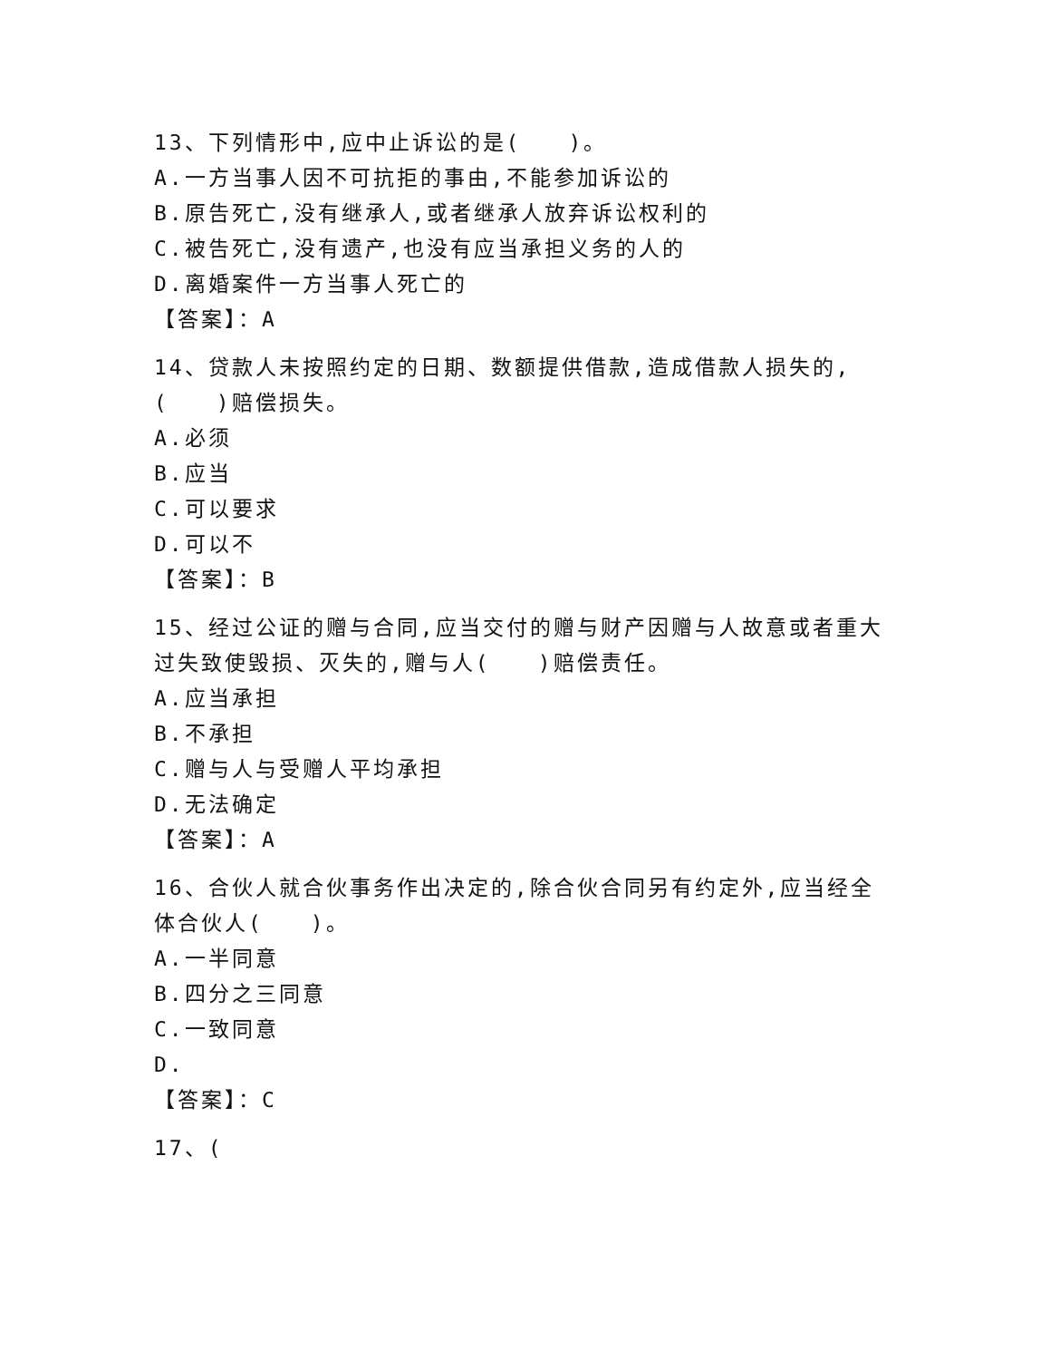13、下列情形中,应中止诉讼的是(　　)。
A.一方当事人因不可抗拒的事由,不能参加诉讼的
B.原告死亡,没有继承人,或者继承人放弃诉讼权利的
C.被告死亡,没有遗产,也没有应当承担义务的人的
D.离婚案件一方当事人死亡的
【答案】：A
14、贷款人未按照约定的日期、数额提供借款,造成借款人损失的,(　　)赔偿损失。
A.必须
B.应当
C.可以要求
D.可以不
【答案】：B
15、经过公证的赠与合同,应当交付的赠与财产因赠与人故意或者重大过失致使毁损、灭失的,赠与人(　　)赔偿责任。
A.应当承担
B.不承担
C.赠与人与受赠人平均承担
D.无法确定
【答案】：A
16、合伙人就合伙事务作出决定的,除合伙合同另有约定外,应当经全体合伙人(　　)。
A.一半同意
B.四分之三同意
C.一致同意
D.
【答案】：C
17、(